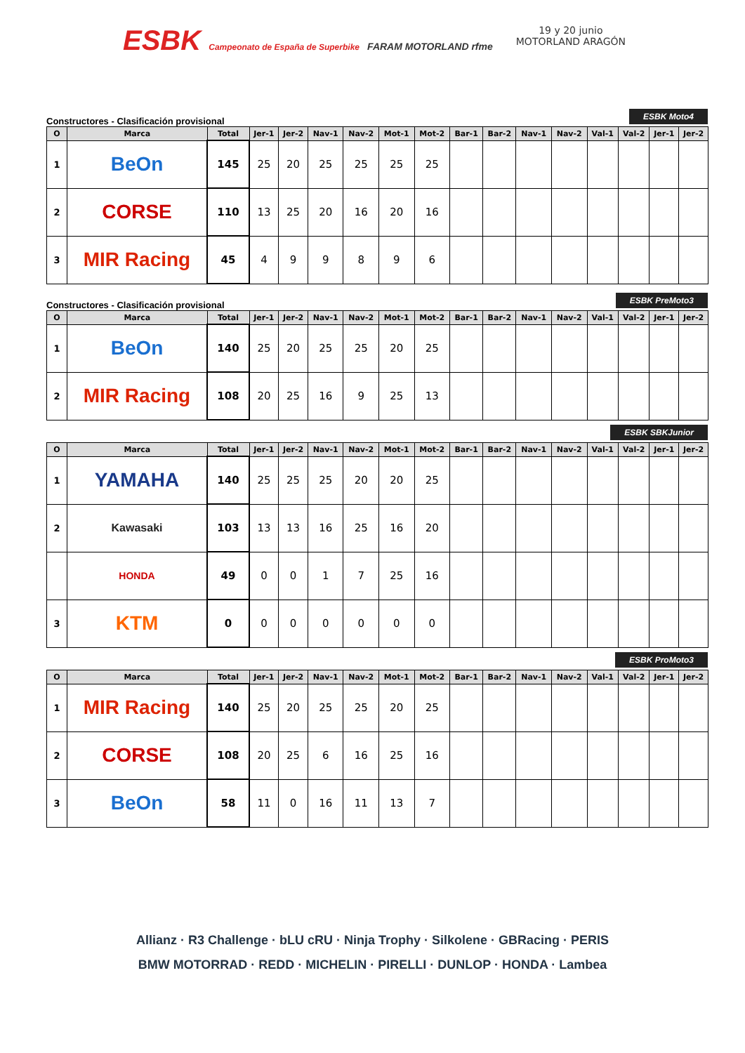ESBK Campeonato de España de Superbike FARAM MOTORLAND rfme
19 y 20 junio
MOTORLAND ARAGÓN
Constructores - Clasificación provisional ESBK Moto4
| O | Marca | Total | Jer-1 | Jer-2 | Nav-1 | Nav-2 | Mot-1 | Mot-2 | Bar-1 | Bar-2 | Nav-1 | Nav-2 | Val-1 | Val-2 | Jer-1 | Jer-2 |
| --- | --- | --- | --- | --- | --- | --- | --- | --- | --- | --- | --- | --- | --- | --- | --- | --- |
| 1 | BeOn | 145 | 25 | 20 | 25 | 25 | 25 | 25 | | | | | | | | |
| 2 | CORSE | 110 | 13 | 25 | 20 | 16 | 20 | 16 | | | | | | | | |
| 3 | MIR Racing | 45 | 4 | 9 | 9 | 8 | 9 | 6 | | | | | | | | |
Constructores - Clasificación provisional ESBK PreMoto3
| O | Marca | Total | Jer-1 | Jer-2 | Nav-1 | Nav-2 | Mot-1 | Mot-2 | Bar-1 | Bar-2 | Nav-1 | Nav-2 | Val-1 | Val-2 | Jer-1 | Jer-2 |
| --- | --- | --- | --- | --- | --- | --- | --- | --- | --- | --- | --- | --- | --- | --- | --- | --- |
| 1 | BeOn | 140 | 25 | 20 | 25 | 25 | 20 | 25 | | | | | | | | |
| 2 | MIR Racing | 108 | 20 | 25 | 16 | 9 | 25 | 13 | | | | | | | | |
ESBK SBKJunior
| O | Marca | Total | Jer-1 | Jer-2 | Nav-1 | Nav-2 | Mot-1 | Mot-2 | Bar-1 | Bar-2 | Nav-1 | Nav-2 | Val-1 | Val-2 | Jer-1 | Jer-2 |
| --- | --- | --- | --- | --- | --- | --- | --- | --- | --- | --- | --- | --- | --- | --- | --- | --- |
| 1 | YAMAHA | 140 | 25 | 25 | 25 | 20 | 20 | 25 | | | | | | | | |
| 2 | Kawasaki | 103 | 13 | 13 | 16 | 25 | 16 | 20 | | | | | | | | |
| | HONDA | 49 | 0 | 0 | 1 | 7 | 25 | 16 | | | | | | | | |
| 3 | KTM | 0 | 0 | 0 | 0 | 0 | 0 | 0 | | | | | | | | |
ESBK ProMoto3
| O | Marca | Total | Jer-1 | Jer-2 | Nav-1 | Nav-2 | Mot-1 | Mot-2 | Bar-1 | Bar-2 | Nav-1 | Nav-2 | Val-1 | Val-2 | Jer-1 | Jer-2 |
| --- | --- | --- | --- | --- | --- | --- | --- | --- | --- | --- | --- | --- | --- | --- | --- | --- |
| 1 | MIR Racing | 140 | 25 | 20 | 25 | 25 | 20 | 25 | | | | | | | | |
| 2 | CORSE | 108 | 20 | 25 | 6 | 16 | 25 | 16 | | | | | | | | |
| 3 | BeOn | 58 | 11 | 0 | 16 | 11 | 13 | 7 | | | | | | | | |
Allianz · R3 Challenge · bLU cRU · Ninja Trophy · Silkolene · GBRacing · PERIS
BMW MOTORRAD · REDD · MICHELIN · PIRELLI · DUNLOP · HONDA · Lambea